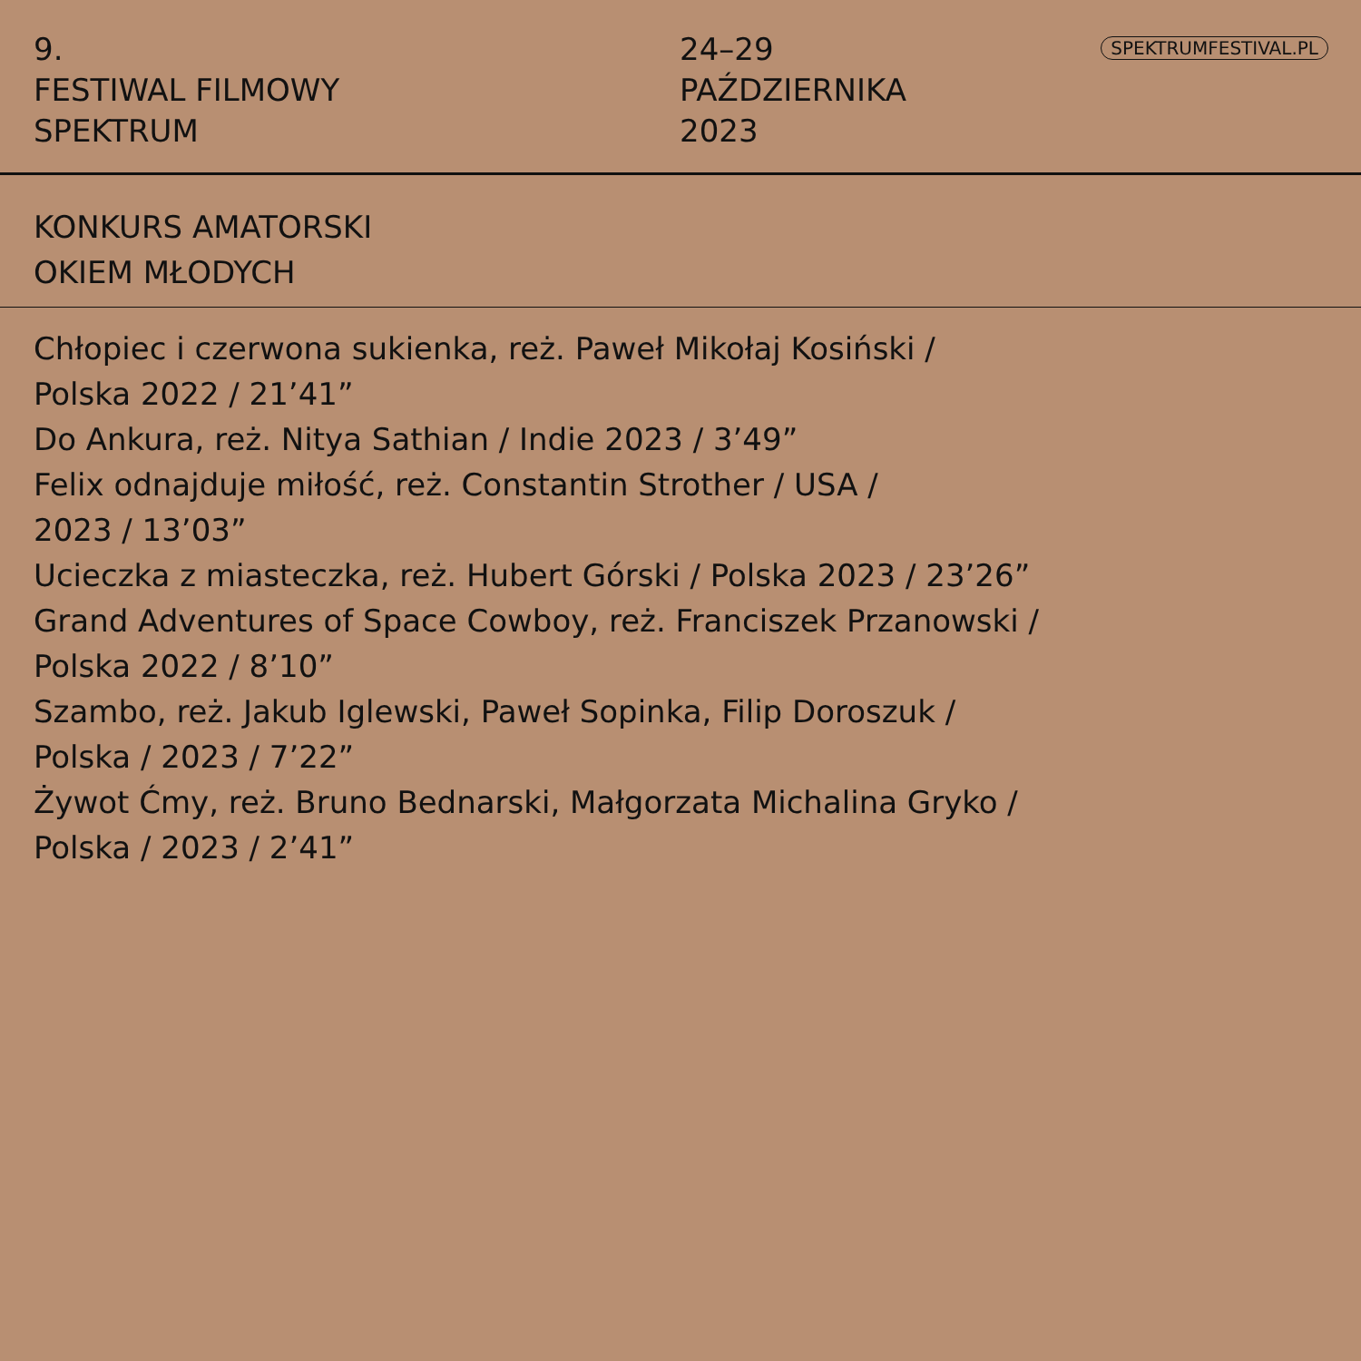9.
FESTIWAL FILMOWY
SPEKTRUM
24–29
PAŹDZIERNIKA
2023
SPEKTRUMFESTIVAL.PL
KONKURS AMATORSKI
OKIEM MŁODYCH
Chłopiec i czerwona sukienka, reż. Paweł Mikołaj Kosiński /
Polska 2022 / 21’41”
Do Ankura, reż. Nitya Sathian / Indie 2023 / 3’49”
Felix odnajduje miłość, reż. Constantin Strother / USA /
2023 / 13’03”
Ucieczka z miasteczka, reż. Hubert Górski / Polska 2023 / 23’26”
Grand Adventures of Space Cowboy, reż. Franciszek Przanowski /
Polska 2022 / 8’10”
Szambo, reż. Jakub Iglewski, Paweł Sopinka, Filip Doroszuk /
Polska / 2023 / 7’22”
Żywot Ćmy, reż. Bruno Bednarski, Małgorzata Michalina Gryko /
Polska / 2023 / 2’41”